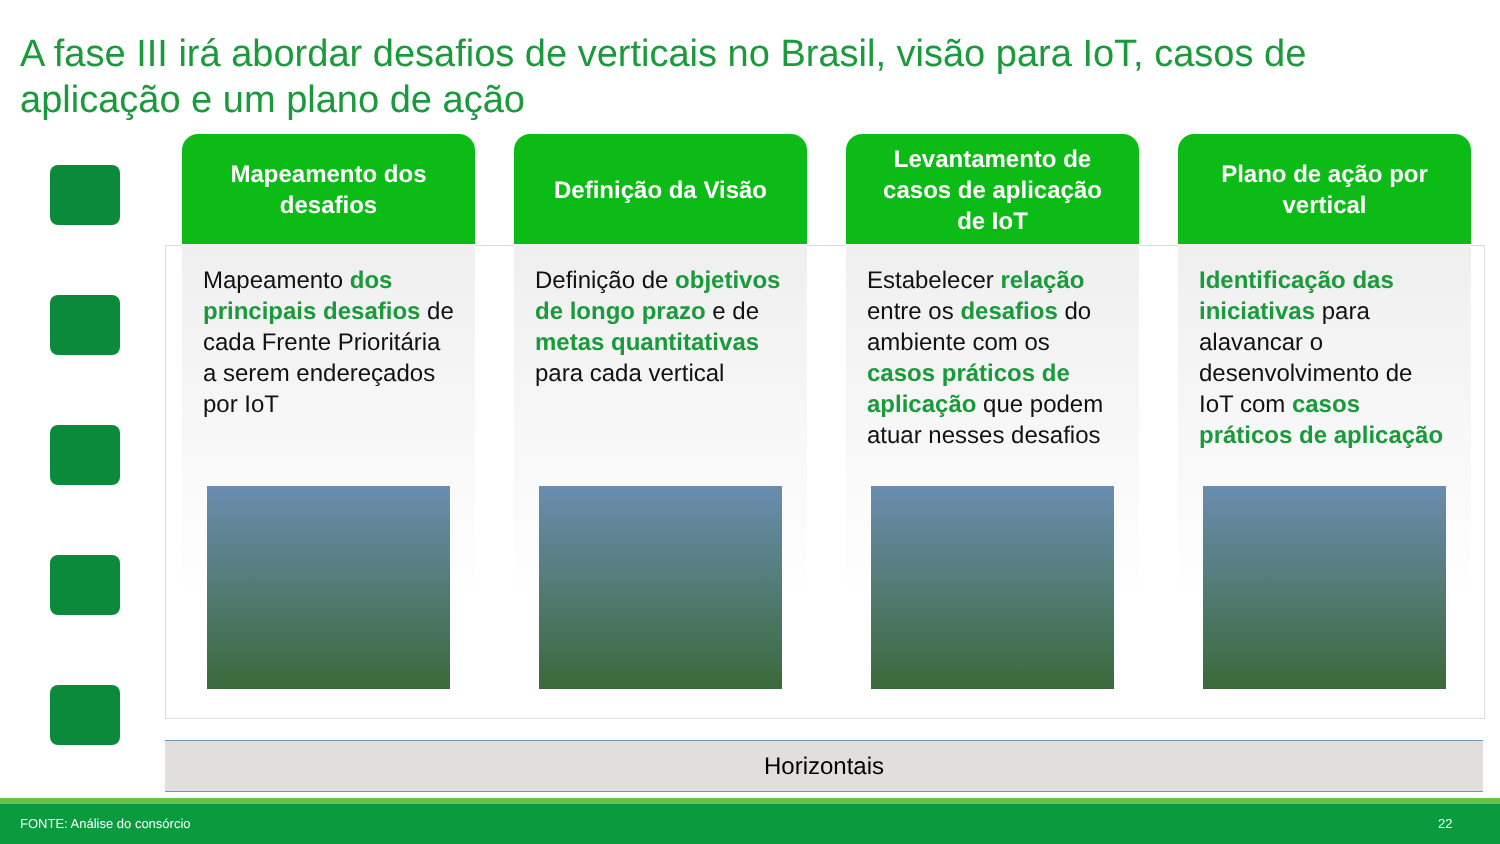A fase III irá abordar desafios de verticais no Brasil, visão para IoT, casos de aplicação e um plano de ação
Mapeamento dos desafios
Mapeamento dos principais desafios de cada Frente Prioritária a serem endereçados por IoT
Definição da Visão
Definição de objetivos de longo prazo e de metas quantitativas para cada vertical
Levantamento de casos de aplicação de IoT
Estabelecer relação entre os desafios do ambiente com os casos práticos de aplicação que podem atuar nesses desafios
Plano de ação por vertical
Identificação das iniciativas para alavancar o desenvolvimento de IoT com casos práticos de aplicação
Horizontais
FONTE: Análise do consórcio 22